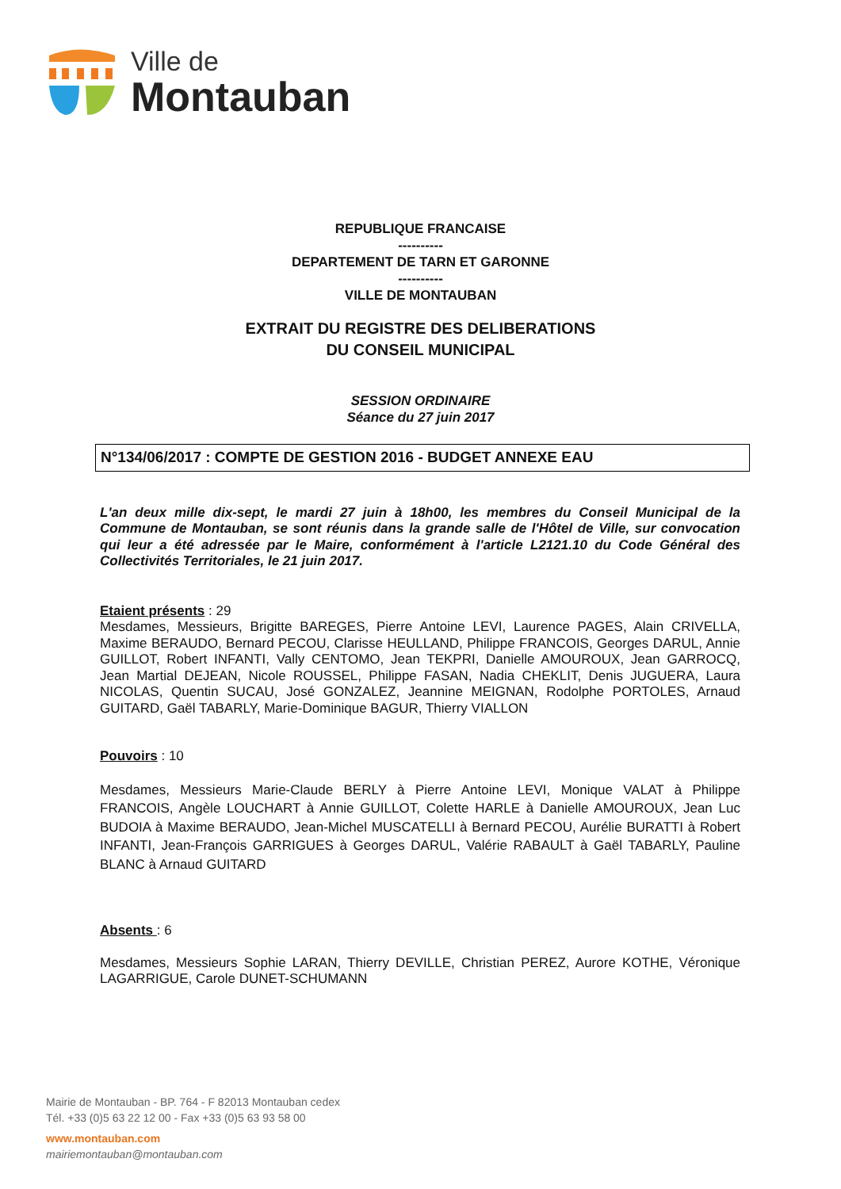Ville de
Montauban
REPUBLIQUE FRANCAISE
----------
DEPARTEMENT DE TARN ET GARONNE
----------
VILLE DE MONTAUBAN
EXTRAIT DU REGISTRE DES DELIBERATIONS
DU CONSEIL MUNICIPAL
SESSION ORDINAIRE
Séance du 27 juin 2017
N°134/06/2017 : COMPTE DE GESTION 2016 - BUDGET ANNEXE EAU
L'an deux mille dix-sept, le mardi 27 juin à 18h00, les membres du Conseil Municipal de la Commune de Montauban, se sont réunis dans la grande salle de l'Hôtel de Ville, sur convocation qui leur a été adressée par le Maire, conformément à l'article L2121.10 du Code Général des Collectivités Territoriales, le 21 juin 2017.
Etaient présents : 29
Mesdames, Messieurs, Brigitte BAREGES, Pierre Antoine LEVI, Laurence PAGES, Alain CRIVELLA, Maxime BERAUDO, Bernard PECOU, Clarisse HEULLAND, Philippe FRANCOIS, Georges DARUL, Annie GUILLOT, Robert INFANTI, Vally CENTOMO, Jean TEKPRI, Danielle AMOUROUX, Jean GARROCQ, Jean Martial DEJEAN, Nicole ROUSSEL, Philippe FASAN, Nadia CHEKLIT, Denis JUGUERA, Laura NICOLAS, Quentin SUCAU, José GONZALEZ, Jeannine MEIGNAN, Rodolphe PORTOLES, Arnaud GUITARD, Gaël TABARLY, Marie-Dominique BAGUR, Thierry VIALLON
Pouvoirs : 10
Mesdames, Messieurs Marie-Claude BERLY à Pierre Antoine LEVI, Monique VALAT à Philippe FRANCOIS, Angèle LOUCHART à Annie GUILLOT, Colette HARLE à Danielle AMOUROUX, Jean Luc BUDOIA à Maxime BERAUDO, Jean-Michel MUSCATELLI à Bernard PECOU, Aurélie BURATTI à Robert INFANTI, Jean-François GARRIGUES à Georges DARUL, Valérie RABAULT à Gaël TABARLY, Pauline BLANC à Arnaud GUITARD
Absents : 6
Mesdames, Messieurs Sophie LARAN, Thierry DEVILLE, Christian PEREZ, Aurore KOTHE, Véronique LAGARRIGUE, Carole DUNET-SCHUMANN
Mairie de Montauban - BP. 764 - F 82013 Montauban cedex
Tél. +33 (0)5 63 22 12 00 - Fax +33 (0)5 63 93 58 00
www.montauban.com
mairiemontauban@montauban.com